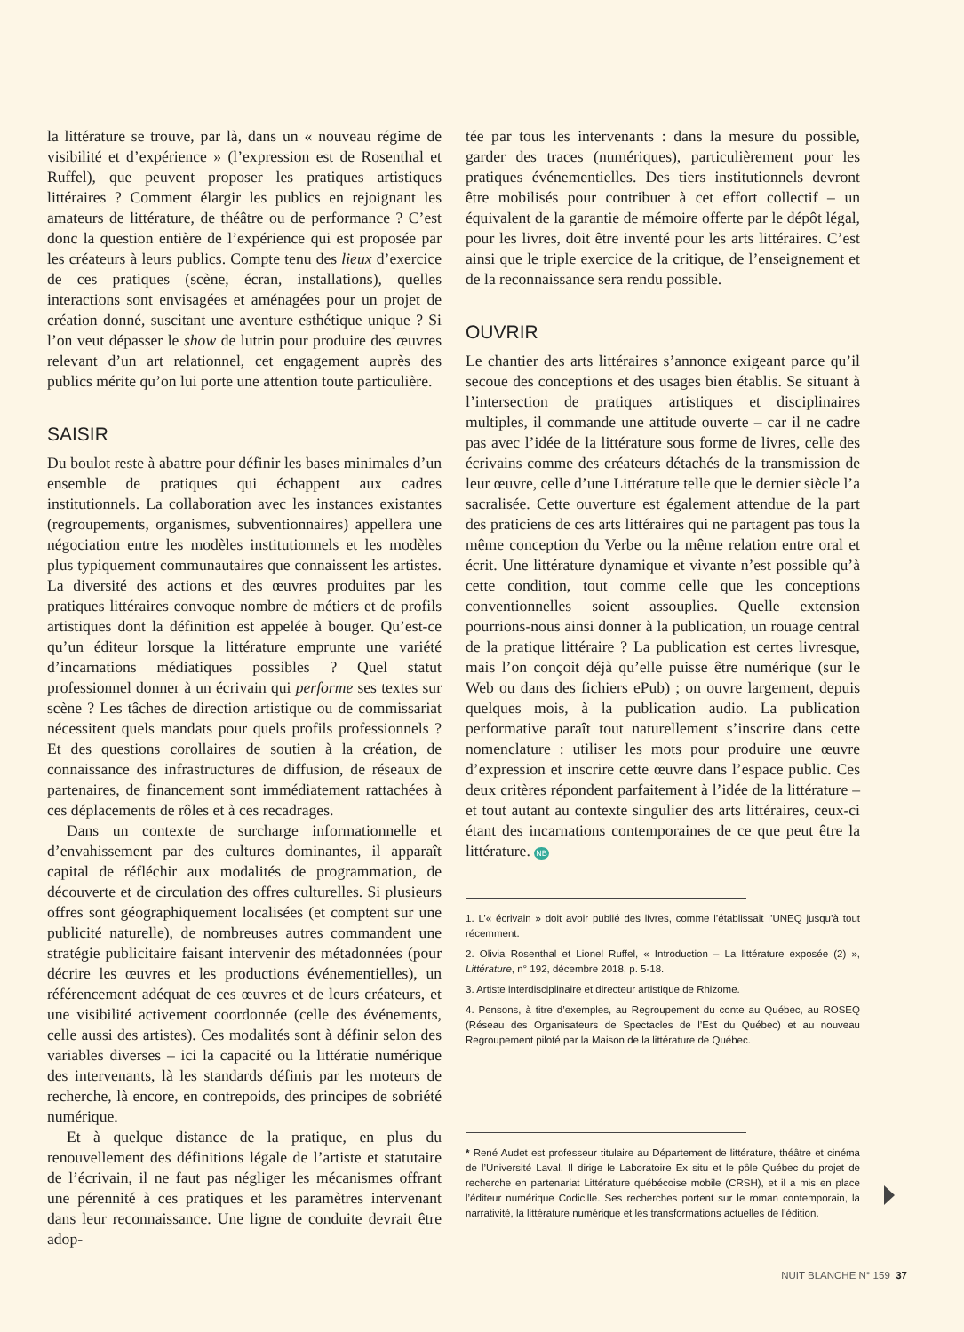la littérature se trouve, par là, dans un « nouveau régime de visibilité et d’expérience » (l’expression est de Rosenthal et Ruffel), que peuvent proposer les pratiques artistiques littéraires ? Comment élargir les publics en rejoignant les amateurs de littérature, de théâtre ou de performance ? C’est donc la question entière de l’expérience qui est proposée par les créateurs à leurs publics. Compte tenu des lieux d’exercice de ces pratiques (scène, écran, installations), quelles interactions sont envisagées et aménagées pour un projet de création donné, suscitant une aventure esthétique unique ? Si l’on veut dépasser le show de lutrin pour produire des œuvres relevant d’un art relationnel, cet engagement auprès des publics mérite qu’on lui porte une attention toute particulière.
SAISIR
Du boulot reste à abattre pour définir les bases minimales d’un ensemble de pratiques qui échappent aux cadres institutionnels. La collaboration avec les instances existantes (regroupements, organismes, subventionnaires) appellera une négociation entre les modèles institutionnels et les modèles plus typiquement communautaires que connaissent les artistes. La diversité des actions et des œuvres produites par les pratiques littéraires convoque nombre de métiers et de profils artistiques dont la définition est appelée à bouger. Qu’est-ce qu’un éditeur lorsque la littérature emprunte une variété d’incarnations médiatiques possibles ? Quel statut professionnel donner à un écrivain qui performe ses textes sur scène ? Les tâches de direction artistique ou de commissariat nécessitent quels mandats pour quels profils professionnels ? Et des questions corollaires de soutien à la création, de connaissance des infrastructures de diffusion, de réseaux de partenaires, de financement sont immédiatement rattachées à ces déplacements de rôles et à ces recadrages.
Dans un contexte de surcharge informationnelle et d’envahissement par des cultures dominantes, il apparaît capital de réfléchir aux modalités de programmation, de découverte et de circulation des offres culturelles. Si plusieurs offres sont géographiquement localisées (et comptent sur une publicité naturelle), de nombreuses autres commandent une stratégie publicitaire faisant intervenir des métadonnées (pour décrire les œuvres et les productions événementielles), un référencement adéquat de ces œuvres et de leurs créateurs, et une visibilité activement coordonnée (celle des événements, celle aussi des artistes). Ces modalités sont à définir selon des variables diverses – ici la capacité ou la littératie numérique des intervenants, là les standards définis par les moteurs de recherche, là encore, en contrepoids, des principes de sobriété numérique.
Et à quelque distance de la pratique, en plus du renouvellement des définitions légale de l’artiste et statutaire de l’écrivain, il ne faut pas négliger les mécanismes offrant une pérennité à ces pratiques et les paramètres intervenant dans leur reconnaissance. Une ligne de conduite devrait être adop-
tée par tous les intervenants : dans la mesure du possible, garder des traces (numériques), particulièrement pour les pratiques événementielles. Des tiers institutionnels devront être mobilisés pour contribuer à cet effort collectif – un équivalent de la garantie de mémoire offerte par le dépôt légal, pour les livres, doit être inventé pour les arts littéraires. C’est ainsi que le triple exercice de la critique, de l’enseignement et de la reconnaissance sera rendu possible.
OUVRIR
Le chantier des arts littéraires s’annonce exigeant parce qu’il secoue des conceptions et des usages bien établis. Se situant à l’intersection de pratiques artistiques et disciplinaires multiples, il commande une attitude ouverte – car il ne cadre pas avec l’idée de la littérature sous forme de livres, celle des écrivains comme des créateurs détachés de la transmission de leur œuvre, celle d’une Littérature telle que le dernier siècle l’a sacralisée. Cette ouverture est également attendue de la part des praticiens de ces arts littéraires qui ne partagent pas tous la même conception du Verbe ou la même relation entre oral et écrit. Une littérature dynamique et vivante n’est possible qu’à cette condition, tout comme celle que les conceptions conventionnelles soient assouplies. Quelle extension pourrions-nous ainsi donner à la publication, un rouage central de la pratique littéraire ? La publication est certes livresque, mais l’on conçoit déjà qu’elle puisse être numérique (sur le Web ou dans des fichiers ePub) ; on ouvre largement, depuis quelques mois, à la publication audio. La publication performative paraît tout naturellement s’inscrire dans cette nomenclature : utiliser les mots pour produire une œuvre d’expression et inscrire cette œuvre dans l’espace public. Ces deux critères répondent parfaitement à l’idée de la littérature – et tout autant au contexte singulier des arts littéraires, ceux-ci étant des incarnations contemporaines de ce que peut être la littérature. NB
1. L’« écrivain » doit avoir publié des livres, comme l’établissait l’UNEQ jusqu’à tout récemment.
2. Olivia Rosenthal et Lionel Ruffel, « Introduction – La littérature exposée (2) », Littérature, n° 192, décembre 2018, p. 5-18.
3. Artiste interdisciplinaire et directeur artistique de Rhizome.
4. Pensons, à titre d’exemples, au Regroupement du conte au Québec, au ROSEQ (Réseau des Organisateurs de Spectacles de l’Est du Québec) et au nouveau Regroupement piloté par la Maison de la littérature de Québec.
* René Audet est professeur titulaire au Département de littérature, théâtre et cinéma de l’Université Laval. Il dirige le Laboratoire Ex situ et le pôle Québec du projet de recherche en partenariat Littérature québécoise mobile (CRSH), et il a mis en place l’éditeur numérique Codicille. Ses recherches portent sur le roman contemporain, la narrativité, la littérature numérique et les transformations actuelles de l’édition.
NUIT BLANCHE N° 159 37